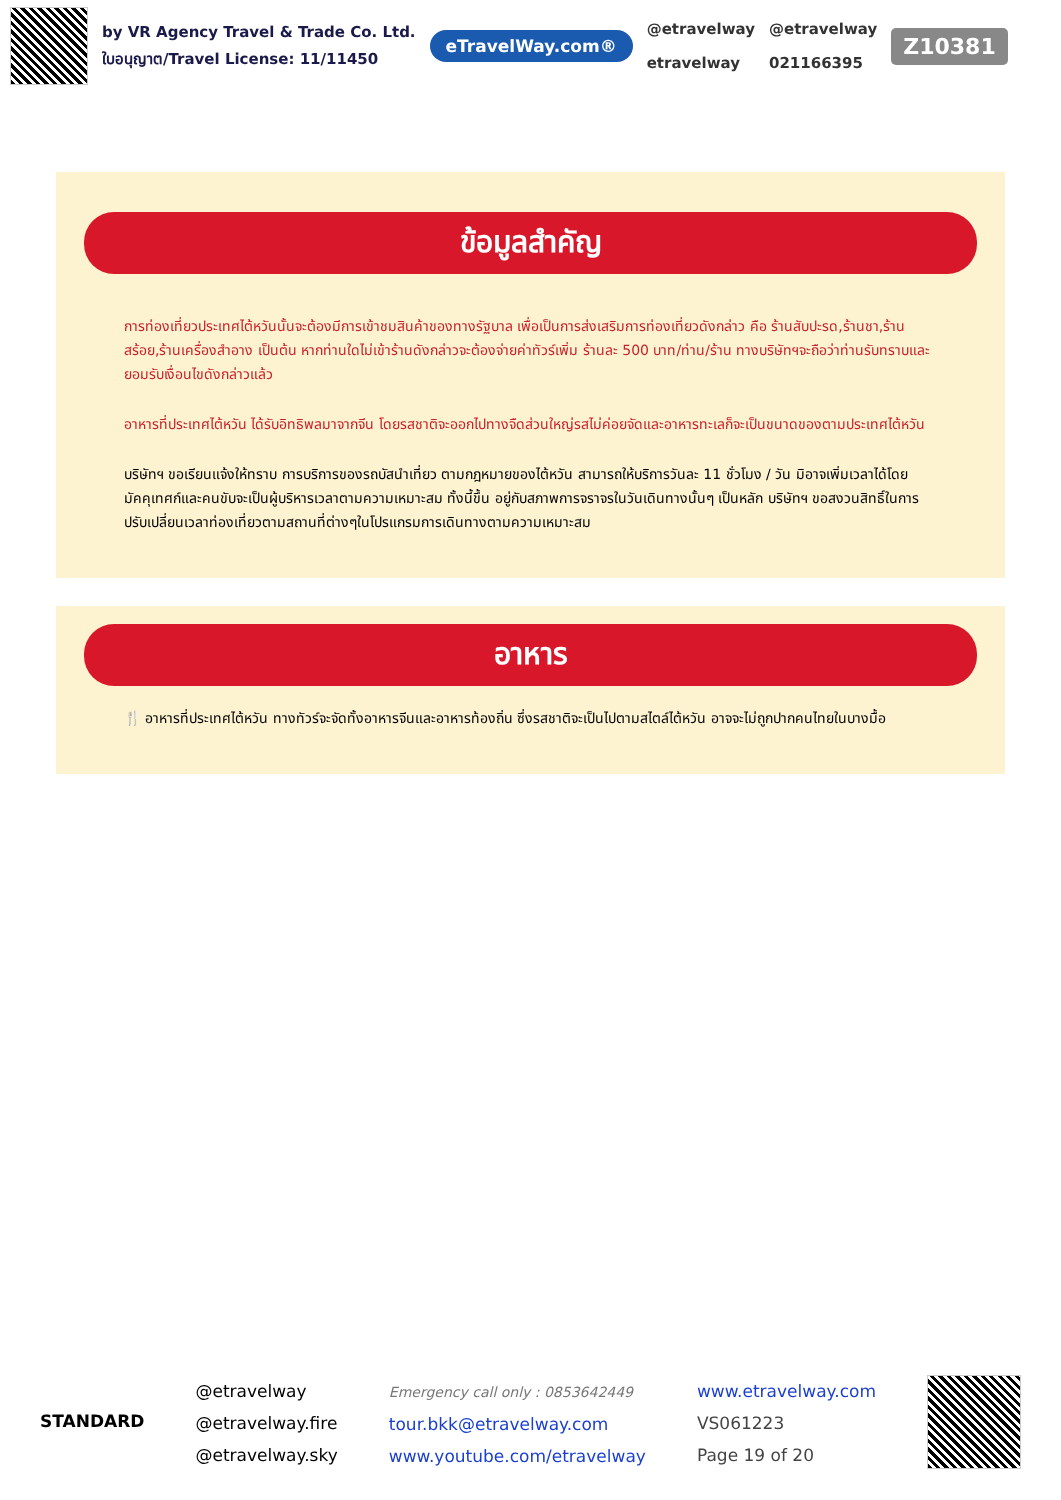by VR Agency Travel & Trade Co. Ltd.
ใบอนุญาต/Travel License: 11/11450
eTravelWay.com®
@etravelway
etravelway
@etravelway
021166395
Z10381
ข้อมูลสำคัญ
การท่องเที่ยวประเทศไต้หวันนั้นจะต้องมีการเข้าชมสินค้าของทางรัฐบาล เพื่อเป็นการส่งเสริมการท่องเที่ยวดังกล่าว คือ ร้านสับปะรด,ร้านชา,ร้านสร้อย,ร้านเครื่องสำอาง เป็นต้น หากท่านใดไม่เข้าร้านดังกล่าวจะต้องจ่ายค่าทัวร์เพิ่ม ร้านละ 500 บาท/ท่าน/ร้าน ทางบริษัทฯจะถือว่าท่านรับทราบและยอมรับเงื่อนไขดังกล่าวแล้ว
อาหารที่ประเทศไต้หวัน ได้รับอิทธิพลมาจากจีน โดยรสชาติจะออกไปทางจืดส่วนใหญ่รสไม่ค่อยจัดและอาหารทะเลก็จะเป็นขนาดของตามประเทศไต้หวัน
บริษัทฯ ขอเรียนแจ้งให้ทราบ การบริการของรถบัสนำเที่ยว ตามกฎหมายของไต้หวัน สามารถให้บริการวันละ 11 ชั่วโมง / วัน มิอาจเพิ่มเวลาได้โดยมัคคุเทศก์และคนขับจะเป็นผู้บริหารเวลาตามความเหมาะสม ทั้งนี้ขึ้น อยู่กับสภาพการจราจรในวันเดินทางนั้นๆ เป็นหลัก บริษัทฯ ขอสงวนสิทธิ์ในการปรับเปลี่ยนเวลาท่องเที่ยวตามสถานที่ต่างๆในโปรแกรมการเดินทางตามความเหมาะสม
อาหาร
🍴 อาหารที่ประเทศไต้หวัน ทางทัวร์จะจัดทั้งอาหารจีนและอาหารท้องถิ่น ซึ่งรสชาติจะเป็นไปตามสไตล์ไต้หวัน อาจจะไม่ถูกปากคนไทยในบางมื้อ
STANDARD
@etravelway
@etravelway.fire
@etravelway.sky
Emergency call only : 0853642449
tour.bkk@etravelway.com
www.youtube.com/etravelway
www.etravelway.com
VS061223
Page 19 of 20